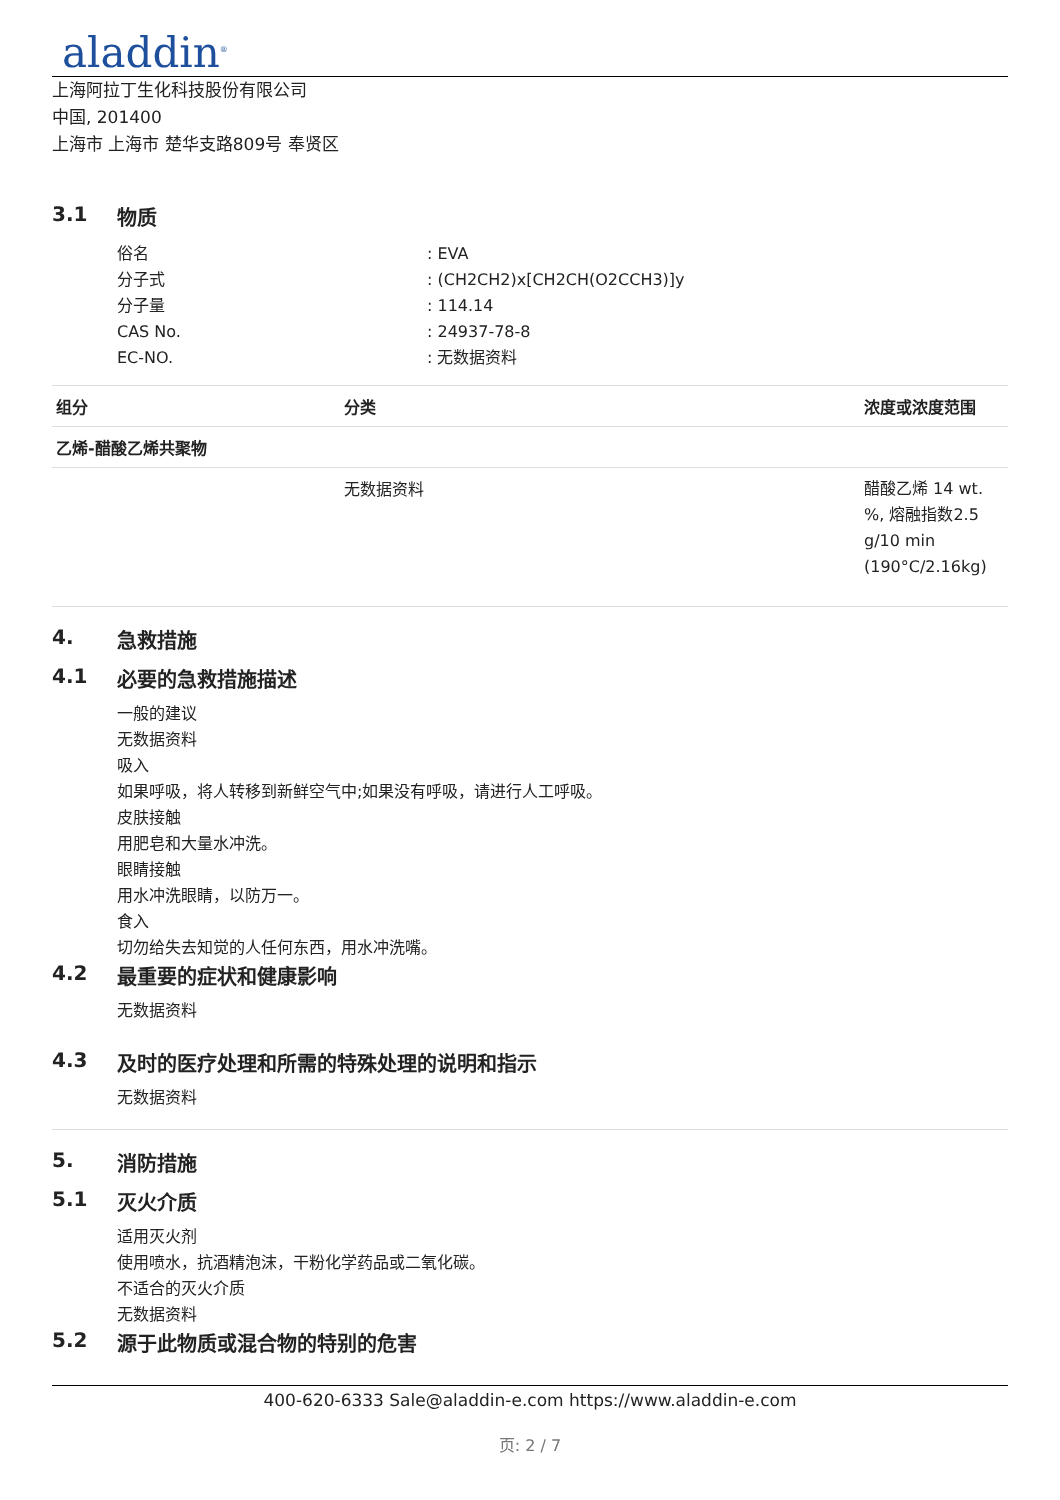aladdin<sup>®</sup>
上海阿拉丁生化科技股份有限公司
中国, 201400
上海市 上海市 楚华支路809号 奉贤区
3.1 物质
俗名 : EVA
分子式 : (CH2CH2)x[CH2CH(O2CCH3)]y
分子量 : 114.14
CAS No. : 24937-78-8
EC-NO. : 无数据资料
| 组分 | 分类 | 浓度或浓度范围 |
| --- | --- | --- |
| 乙烯-醋酸乙烯共聚物 | | |
| | 无数据资料 | 醋酸乙烯 14 wt. %, 熔融指数2.5 g/10 min (190°C/2.16kg) |
4. 急救措施
4.1 必要的急救措施描述
一般的建议
无数据资料
吸入
如果呼吸，将人转移到新鲜空气中;如果没有呼吸，请进行人工呼吸。
皮肤接触
用肥皂和大量水冲洗。
眼睛接触
用水冲洗眼睛，以防万一。
食入
切勿给失去知觉的人任何东西，用水冲洗嘴。
4.2 最重要的症状和健康影响
无数据资料
4.3 及时的医疗处理和所需的特殊处理的说明和指示
无数据资料
5. 消防措施
5.1 灭火介质
适用灭火剂
使用喷水，抗酒精泡沫，干粉化学药品或二氧化碳。
不适合的灭火介质
无数据资料
5.2 源于此物质或混合物的特别的危害
400-620-6333 Sale@aladdin-e.com https://www.aladdin-e.com
页: 2 / 7